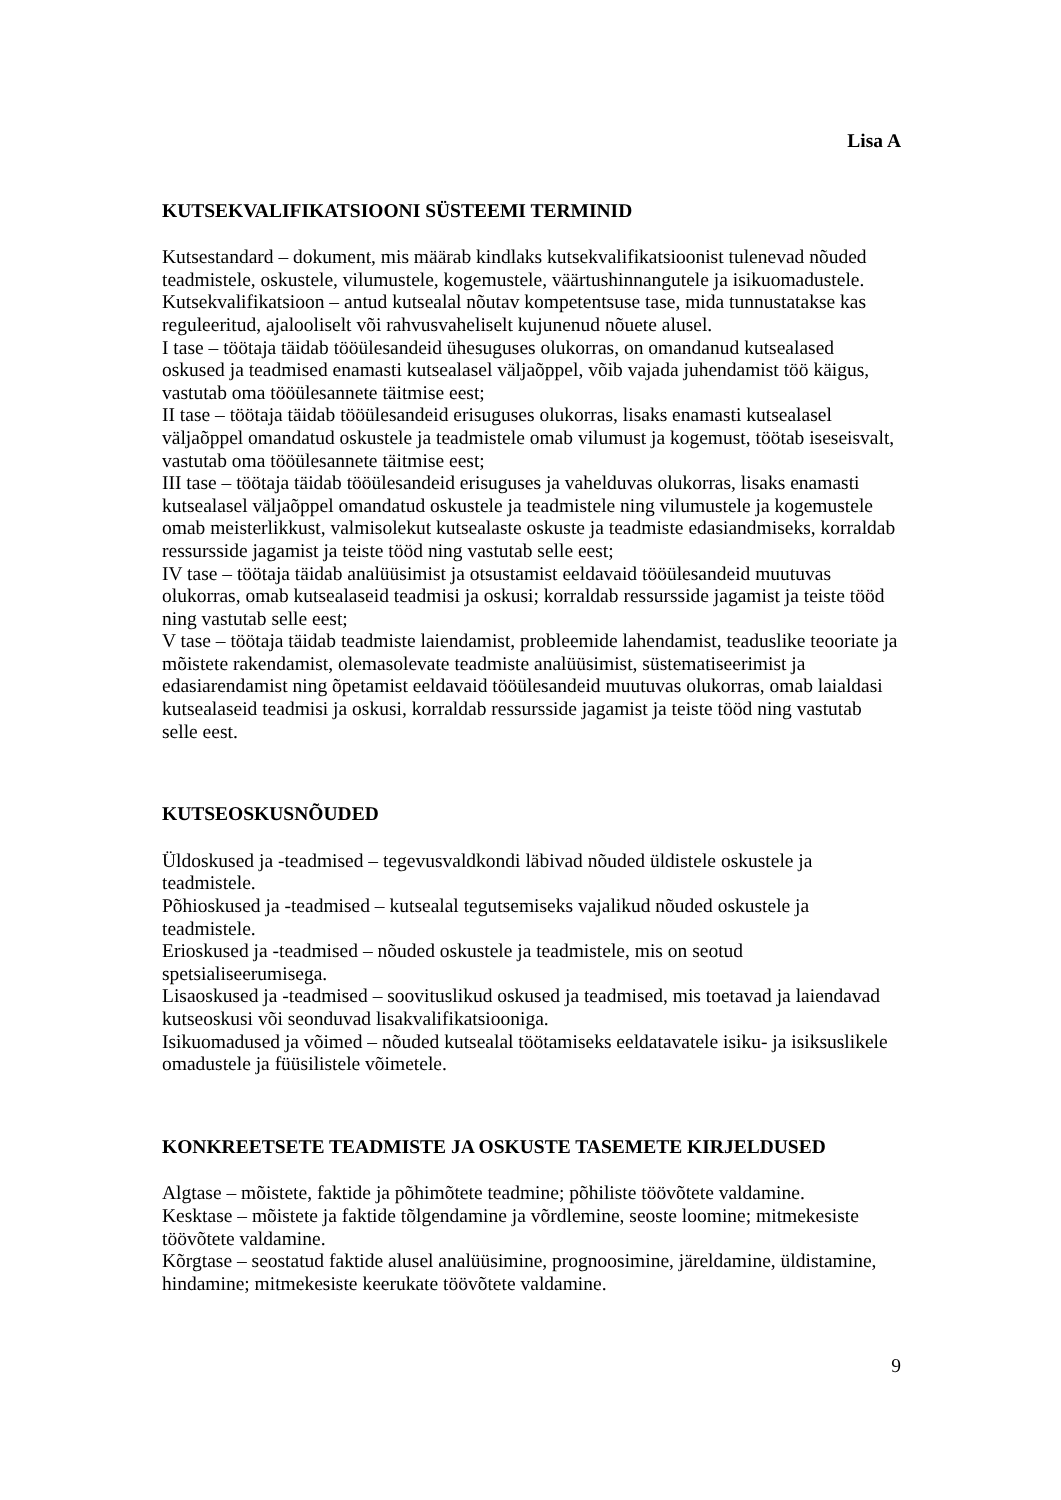Lisa A
KUTSEKVALIFIKATSIOONI SÜSTEEMI TERMINID
Kutsestandard – dokument, mis määrab kindlaks kutsekvalifikatsioonist tulenevad nõuded teadmistele, oskustele, vilumustele, kogemustele, väärtushinnangutele ja isikuomadustele.
Kutsekvalifikatsioon – antud kutsealal nõutav kompetentsuse tase, mida tunnustatakse kas reguleeritud, ajalooliselt või rahvusvaheliselt kujunenud nõuete alusel.
I tase – töötaja täidab tööülesandeid ühesuguses olukorras, on omandanud kutsealased oskused ja teadmised enamasti kutsealasel väljaõppel, võib vajada juhendamist töö käigus, vastutab oma tööülesannete täitmise eest;
II tase – töötaja täidab tööülesandeid erisuguses olukorras, lisaks enamasti kutsealasel väljaõppel omandatud oskustele ja teadmistele omab vilumust ja kogemust, töötab iseseisvalt, vastutab oma tööülesannete täitmise eest;
III tase – töötaja täidab tööülesandeid erisuguses ja vahelduvas olukorras, lisaks enamasti kutsealasel väljaõppel omandatud oskustele ja teadmistele ning vilumustele ja kogemustele omab meisterlikkust, valmisolekut kutsealaste oskuste ja teadmiste edasiandmiseks, korraldab ressursside jagamist ja teiste tööd ning vastutab selle eest;
IV tase – töötaja täidab analüüsimist ja otsustamist eeldavaid tööülesandeid muutuvas olukorras, omab kutsealaseid teadmisi ja oskusi; korraldab ressursside jagamist ja teiste tööd ning vastutab selle eest;
V tase – töötaja täidab teadmiste laiendamist, probleemide lahendamist, teaduslike teooriate ja mõistete rakendamist, olemasolevate teadmiste analüüsimist, süstematiseerimist ja edasiarendamist ning õpetamist eeldavaid tööülesandeid muutuvas olukorras, omab laialdasi kutsealaseid teadmisi ja oskusi, korraldab ressursside jagamist ja teiste tööd ning vastutab selle eest.
KUTSEOSKUSNÕUDED
Üldoskused ja -teadmised – tegevusvaldkondi läbivad nõuded üldistele oskustele ja teadmistele.
Põhioskused ja -teadmised – kutsealal tegutsemiseks vajalikud nõuded oskustele ja teadmistele.
Erioskused ja -teadmised – nõuded oskustele ja teadmistele, mis on seotud spetsialiseerumisega.
Lisaoskused ja -teadmised – soovituslikud oskused ja teadmised, mis toetavad ja laiendavad kutseoskusi või seonduvad lisakvalifikatsiooniga.
Isikuomadused ja võimed – nõuded kutsealal töötamiseks eeldatavatele isiku- ja isiksuslikele omadustele ja füüsilistele võimetele.
KONKREETSETE TEADMISTE JA OSKUSTE TASEMETE KIRJELDUSED
Algtase – mõistete, faktide ja põhimõtete teadmine; põhiliste töövõtete valdamine.
Kesktase – mõistete ja faktide tõlgendamine ja võrdlemine, seoste loomine; mitmekesiste töövõtete valdamine.
Kõrgtase – seostatud faktide alusel analüüsimine, prognoosimine, järeldamine, üldistamine, hindamine; mitmekesiste keerukate töövõtete valdamine.
9